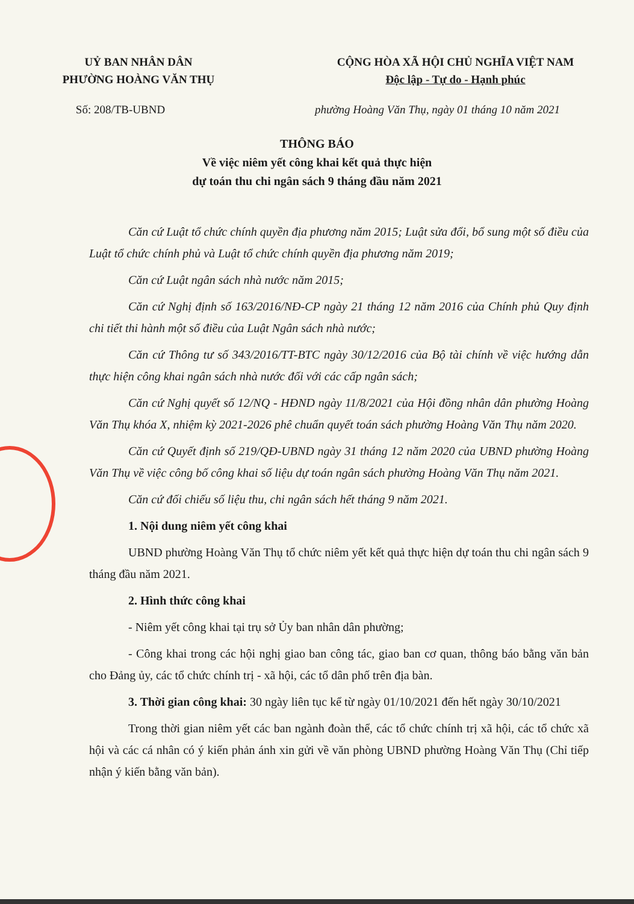UỶ BAN NHÂN DÂN
PHƯỜNG HOÀNG VĂN THỤ
CỘNG HÒA XÃ HỘI CHỦ NGHĨA VIỆT NAM
Độc lập - Tự do - Hạnh phúc
Số: 208/TB-UBND phường Hoàng Văn Thụ, ngày 01 tháng 10 năm 2021
THÔNG BÁO
Về việc niêm yết công khai kết quả thực hiện
dự toán thu chi ngân sách 9 tháng đầu năm 2021
Căn cứ Luật tổ chức chính quyền địa phương năm 2015; Luật sửa đổi, bổ sung một số điều của Luật tổ chức chính phủ và Luật tổ chức chính quyền địa phương năm 2019;
Căn cứ Luật ngân sách nhà nước năm 2015;
Căn cứ Nghị định số 163/2016/NĐ-CP ngày 21 tháng 12 năm 2016 của Chính phủ Quy định chi tiết thi hành một số điều của Luật Ngân sách nhà nước;
Căn cứ Thông tư số 343/2016/TT-BTC ngày 30/12/2016 của Bộ tài chính về việc hướng dẫn thực hiện công khai ngân sách nhà nước đối với các cấp ngân sách;
Căn cứ Nghị quyết số 12/NQ - HĐND ngày 11/8/2021 của Hội đồng nhân dân phường Hoàng Văn Thụ khóa X, nhiệm kỳ 2021-2026 phê chuẩn quyết toán sách phường Hoàng Văn Thụ năm 2020.
Căn cứ Quyết định số 219/QĐ-UBND ngày 31 tháng 12 năm 2020 của UBND phường Hoàng Văn Thụ về việc công bố công khai số liệu dự toán ngân sách phường Hoàng Văn Thụ năm 2021.
Căn cứ đối chiếu số liệu thu, chi ngân sách hết tháng 9 năm 2021.
1. Nội dung niêm yết công khai
UBND phường Hoàng Văn Thụ tổ chức niêm yết kết quả thực hiện dự toán thu chi ngân sách 9 tháng đầu năm 2021.
2. Hình thức công khai
- Niêm yết công khai tại trụ sở Ủy ban nhân dân phường;
- Công khai trong các hội nghị giao ban công tác, giao ban cơ quan, thông báo bằng văn bản cho Đảng ủy, các tổ chức chính trị - xã hội, các tổ dân phố trên địa bàn.
3. Thời gian công khai: 30 ngày liên tục kể từ ngày 01/10/2021 đến hết ngày 30/10/2021
Trong thời gian niêm yết các ban ngành đoàn thể, các tổ chức chính trị xã hội, các tổ chức xã hội và các cá nhân có ý kiến phản ánh xin gửi về văn phòng UBND phường Hoàng Văn Thụ (Chỉ tiếp nhận ý kiến bằng văn bản).